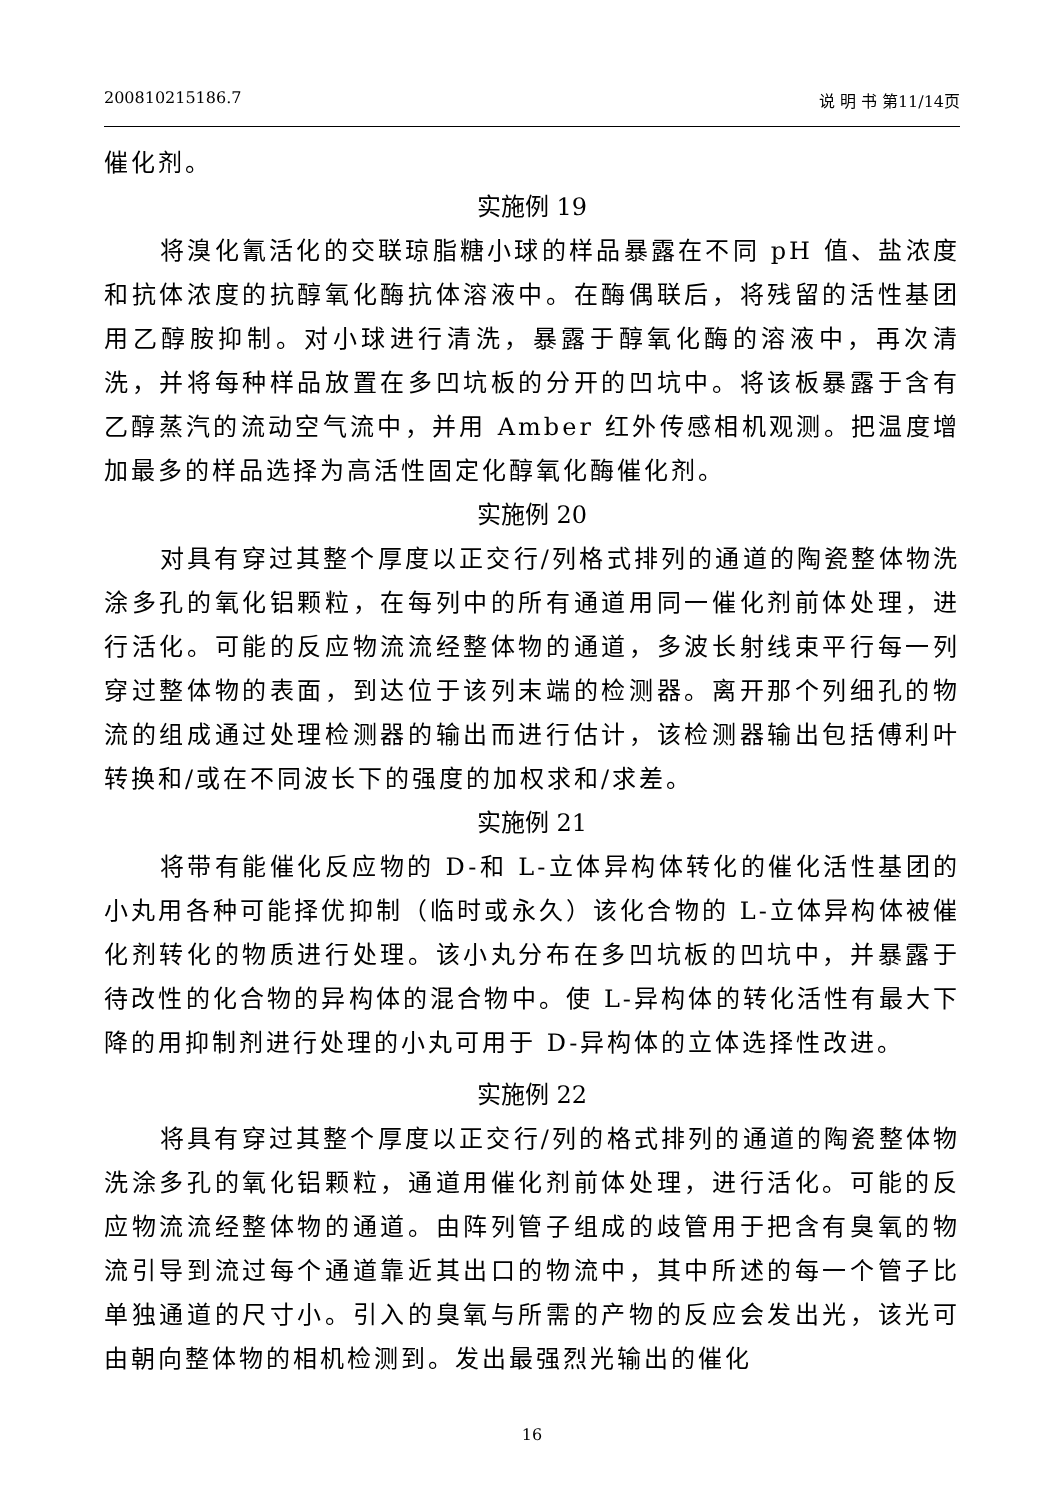200810215186.7 说 明 书 第11/14页
催化剂。
实施例 19
将溴化氰活化的交联琼脂糖小球的样品暴露在不同 pH 值、盐浓度和抗体浓度的抗醇氧化酶抗体溶液中。在酶偶联后，将残留的活性基团用乙醇胺抑制。对小球进行清洗，暴露于醇氧化酶的溶液中，再次清洗，并将每种样品放置在多凹坑板的分开的凹坑中。将该板暴露于含有乙醇蒸汽的流动空气流中，并用 Amber 红外传感相机观测。把温度增加最多的样品选择为高活性固定化醇氧化酶催化剂。
实施例 20
对具有穿过其整个厚度以正交行/列格式排列的通道的陶瓷整体物洗涂多孔的氧化铝颗粒，在每列中的所有通道用同一催化剂前体处理，进行活化。可能的反应物流流经整体物的通道，多波长射线束平行每一列穿过整体物的表面，到达位于该列末端的检测器。离开那个列细孔的物流的组成通过处理检测器的输出而进行估计，该检测器输出包括傅利叶转换和/或在不同波长下的强度的加权求和/求差。
实施例 21
将带有能催化反应物的 D-和 L-立体异构体转化的催化活性基团的小丸用各种可能择优抑制（临时或永久）该化合物的 L-立体异构体被催化剂转化的物质进行处理。该小丸分布在多凹坑板的凹坑中，并暴露于待改性的化合物的异构体的混合物中。使 L-异构体的转化活性有最大下降的用抑制剂进行处理的小丸可用于 D-异构体的立体选择性改进。
实施例 22
将具有穿过其整个厚度以正交行/列的格式排列的通道的陶瓷整体物洗涂多孔的氧化铝颗粒，通道用催化剂前体处理，进行活化。可能的反应物流流经整体物的通道。由阵列管子组成的歧管用于把含有臭氧的物流引导到流过每个通道靠近其出口的物流中，其中所述的每一个管子比单独通道的尺寸小。引入的臭氧与所需的产物的反应会发出光，该光可由朝向整体物的相机检测到。发出最强烈光输出的催化
16